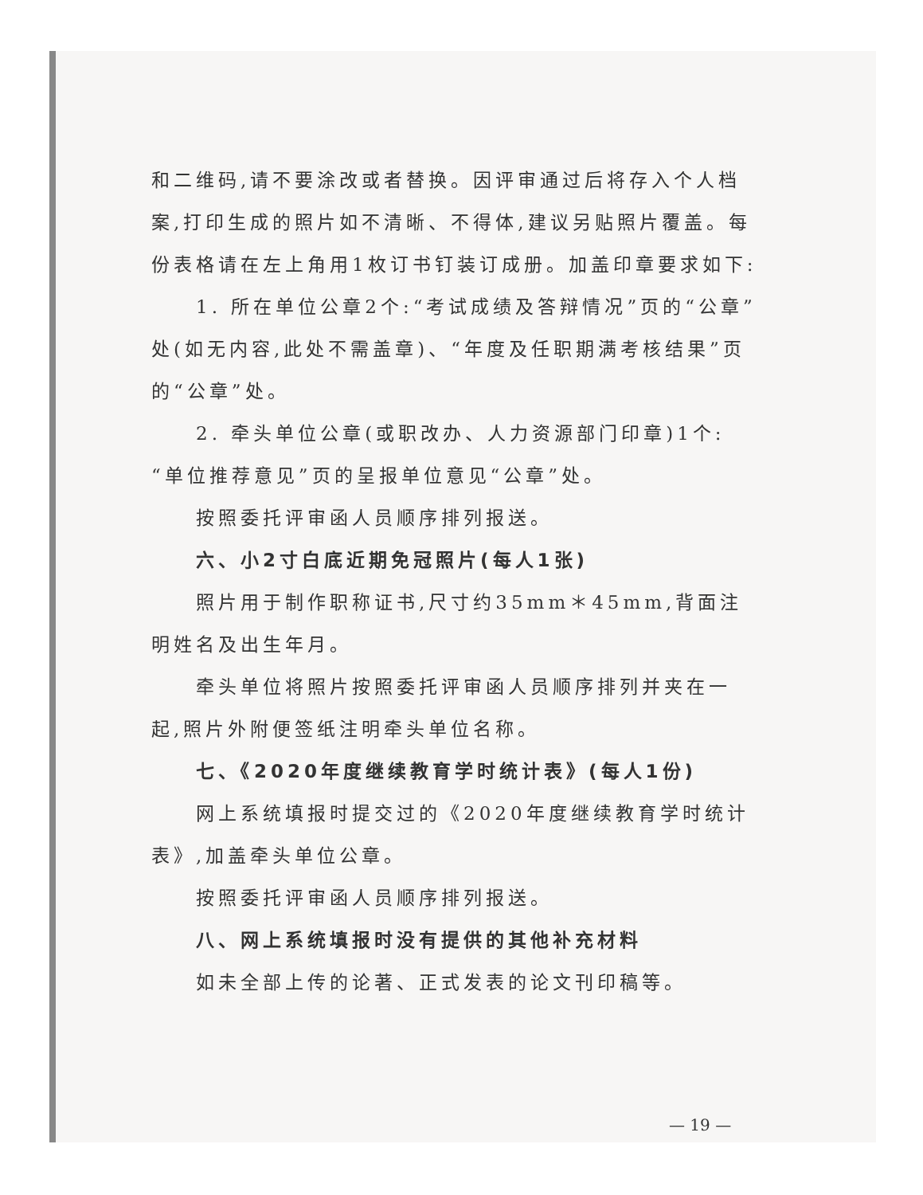和二维码,请不要涂改或者替换。因评审通过后将存入个人档案,打印生成的照片如不清晰、不得体,建议另贴照片覆盖。每份表格请在左上角用1枚订书钉装订成册。加盖印章要求如下:
1. 所在单位公章2个:“考试成绩及答辩情况”页的“公章”处(如无内容,此处不需盖章)、“年度及任职期满考核结果”页的“公章”处。
2. 牵头单位公章(或职改办、人力资源部门印章)1个:“单位推荐意见”页的呈报单位意见“公章”处。
按照委托评审函人员顺序排列报送。
六、小2寸白底近期免冠照片(每人1张)
照片用于制作职称证书,尺寸约35mm＊45mm,背面注明姓名及出生年月。
牵头单位将照片按照委托评审函人员顺序排列并夹在一起,照片外附便签纸注明牵头单位名称。
七、《2020年度继续教育学时统计表》(每人1份)
网上系统填报时提交过的《2020年度继续教育学时统计表》,加盖牵头单位公章。
按照委托评审函人员顺序排列报送。
八、网上系统填报时没有提供的其他补充材料
如未全部上传的论著、正式发表的论文刊印稿等。
— 19 —